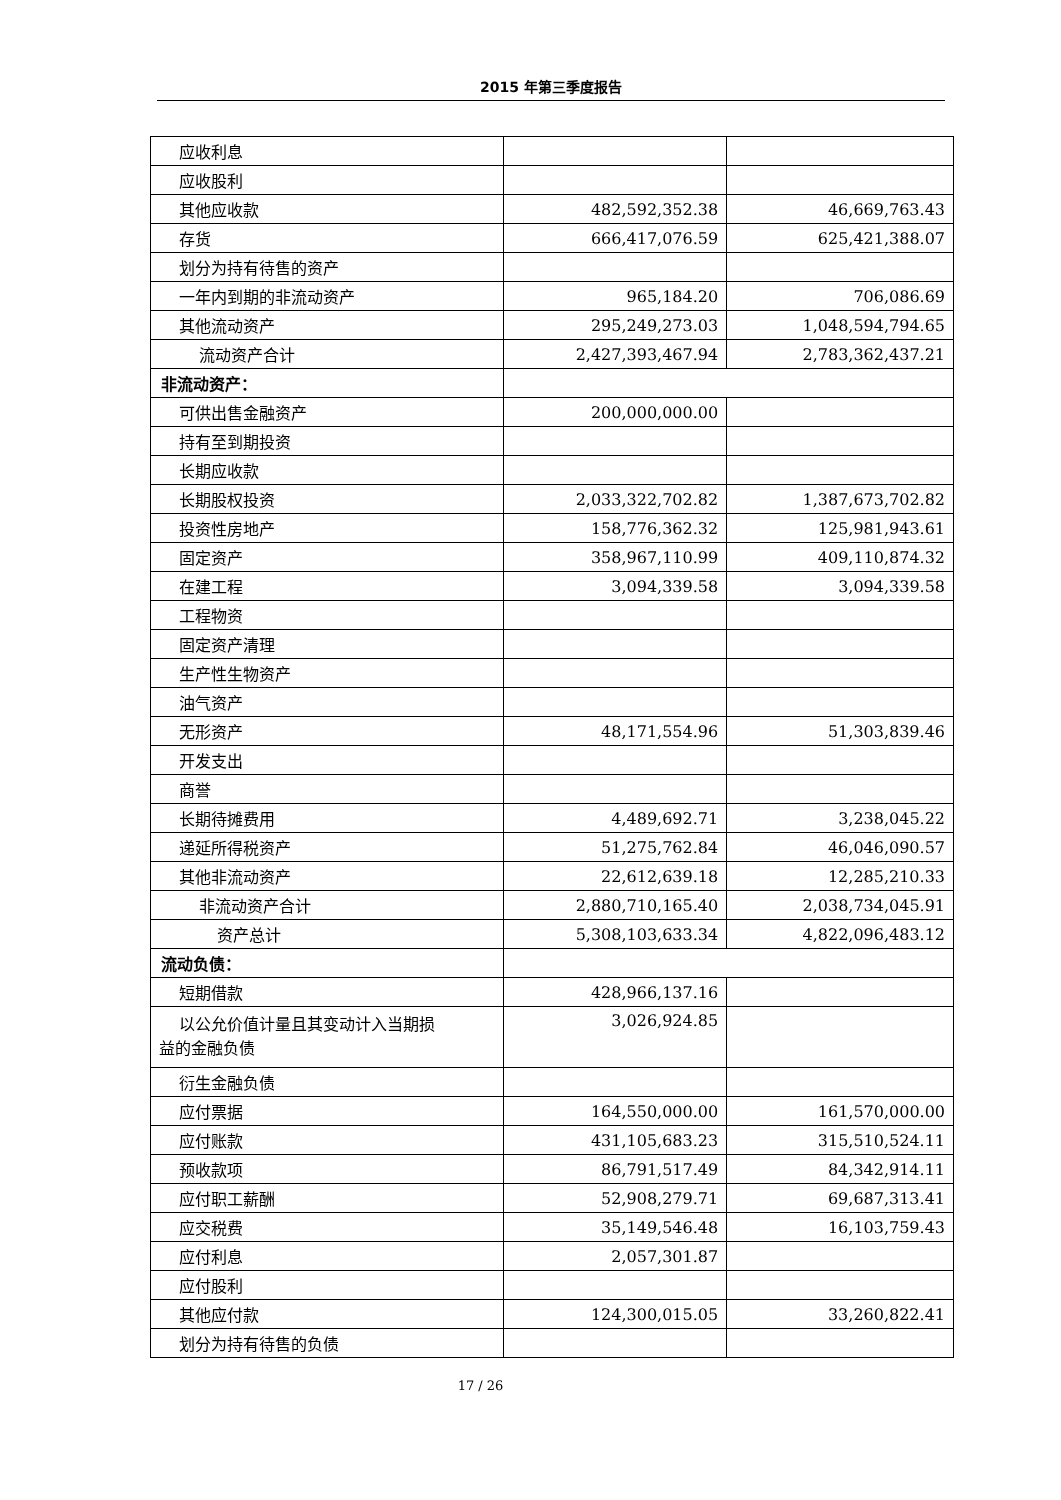2015 年第三季度报告
| 应收利息 | | |
| 应收股利 | | |
| 其他应收款 | 482,592,352.38 | 46,669,763.43 |
| 存货 | 666,417,076.59 | 625,421,388.07 |
| 划分为持有待售的资产 | | |
| 一年内到期的非流动资产 | 965,184.20 | 706,086.69 |
| 其他流动资产 | 295,249,273.03 | 1,048,594,794.65 |
| 流动资产合计 | 2,427,393,467.94 | 2,783,362,437.21 |
| 非流动资产： | | |
| 可供出售金融资产 | 200,000,000.00 | |
| 持有至到期投资 | | |
| 长期应收款 | | |
| 长期股权投资 | 2,033,322,702.82 | 1,387,673,702.82 |
| 投资性房地产 | 158,776,362.32 | 125,981,943.61 |
| 固定资产 | 358,967,110.99 | 409,110,874.32 |
| 在建工程 | 3,094,339.58 | 3,094,339.58 |
| 工程物资 | | |
| 固定资产清理 | | |
| 生产性生物资产 | | |
| 油气资产 | | |
| 无形资产 | 48,171,554.96 | 51,303,839.46 |
| 开发支出 | | |
| 商誉 | | |
| 长期待摊费用 | 4,489,692.71 | 3,238,045.22 |
| 递延所得税资产 | 51,275,762.84 | 46,046,090.57 |
| 其他非流动资产 | 22,612,639.18 | 12,285,210.33 |
| 非流动资产合计 | 2,880,710,165.40 | 2,038,734,045.91 |
| 资产总计 | 5,308,103,633.34 | 4,822,096,483.12 |
| 流动负债： | | |
| 短期借款 | 428,966,137.16 | |
| 以公允价值计量且其变动计入当期损 益的金融负债 | 3,026,924.85 | |
| 衍生金融负债 | | |
| 应付票据 | 164,550,000.00 | 161,570,000.00 |
| 应付账款 | 431,105,683.23 | 315,510,524.11 |
| 预收款项 | 86,791,517.49 | 84,342,914.11 |
| 应付职工薪酬 | 52,908,279.71 | 69,687,313.41 |
| 应交税费 | 35,149,546.48 | 16,103,759.43 |
| 应付利息 | 2,057,301.87 | |
| 应付股利 | | |
| 其他应付款 | 124,300,015.05 | 33,260,822.41 |
| 划分为持有待售的负债 | | |
17 / 26